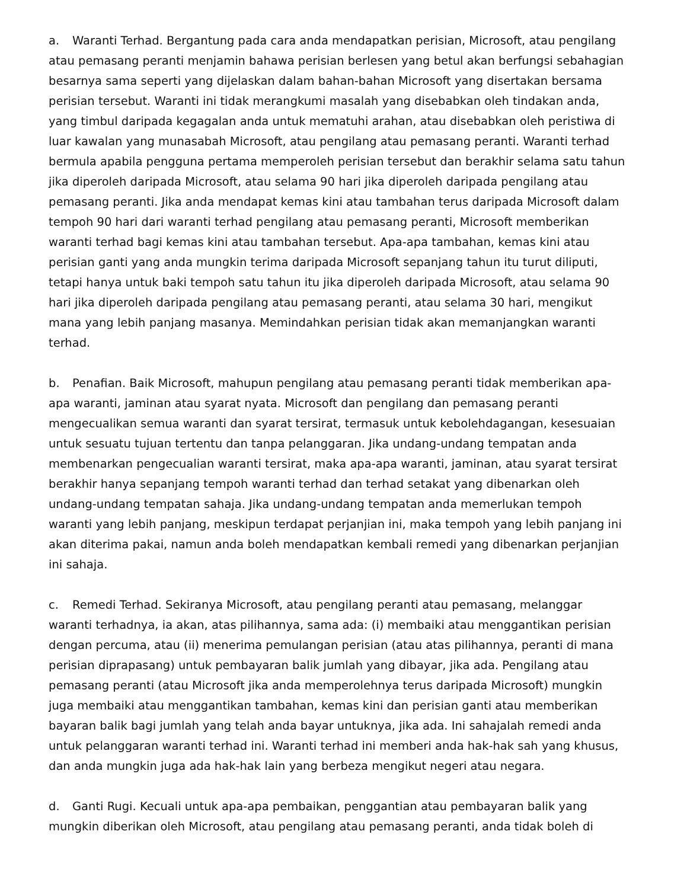a. Waranti Terhad. Bergantung pada cara anda mendapatkan perisian, Microsoft, atau pengilang atau pemasang peranti menjamin bahawa perisian berlesen yang betul akan berfungsi sebahagian besarnya sama seperti yang dijelaskan dalam bahan-bahan Microsoft yang disertakan bersama perisian tersebut. Waranti ini tidak merangkumi masalah yang disebabkan oleh tindakan anda, yang timbul daripada kegagalan anda untuk mematuhi arahan, atau disebabkan oleh peristiwa di luar kawalan yang munasabah Microsoft, atau pengilang atau pemasang peranti. Waranti terhad bermula apabila pengguna pertama memperoleh perisian tersebut dan berakhir selama satu tahun jika diperoleh daripada Microsoft, atau selama 90 hari jika diperoleh daripada pengilang atau pemasang peranti. Jika anda mendapat kemas kini atau tambahan terus daripada Microsoft dalam tempoh 90 hari dari waranti terhad pengilang atau pemasang peranti, Microsoft memberikan waranti terhad bagi kemas kini atau tambahan tersebut. Apa-apa tambahan, kemas kini atau perisian ganti yang anda mungkin terima daripada Microsoft sepanjang tahun itu turut diliputi, tetapi hanya untuk baki tempoh satu tahun itu jika diperoleh daripada Microsoft, atau selama 90 hari jika diperoleh daripada pengilang atau pemasang peranti, atau selama 30 hari, mengikut mana yang lebih panjang masanya. Memindahkan perisian tidak akan memanjangkan waranti terhad.
b. Penafian. Baik Microsoft, mahupun pengilang atau pemasang peranti tidak memberikan apa-apa waranti, jaminan atau syarat nyata. Microsoft dan pengilang dan pemasang peranti mengecualikan semua waranti dan syarat tersirat, termasuk untuk kebolehdagangan, kesesuaian untuk sesuatu tujuan tertentu dan tanpa pelanggaran. Jika undang-undang tempatan anda membenarkan pengecualian waranti tersirat, maka apa-apa waranti, jaminan, atau syarat tersirat berakhir hanya sepanjang tempoh waranti terhad dan terhad setakat yang dibenarkan oleh undang-undang tempatan sahaja. Jika undang-undang tempatan anda memerlukan tempoh waranti yang lebih panjang, meskipun terdapat perjanjian ini, maka tempoh yang lebih panjang ini akan diterima pakai, namun anda boleh mendapatkan kembali remedi yang dibenarkan perjanjian ini sahaja.
c. Remedi Terhad. Sekiranya Microsoft, atau pengilang peranti atau pemasang, melanggar waranti terhadnya, ia akan, atas pilihannya, sama ada: (i) membaiki atau menggantikan perisian dengan percuma, atau (ii) menerima pemulangan perisian (atau atas pilihannya, peranti di mana perisian diprapasang) untuk pembayaran balik jumlah yang dibayar, jika ada. Pengilang atau pemasang peranti (atau Microsoft jika anda memperolehnya terus daripada Microsoft) mungkin juga membaiki atau menggantikan tambahan, kemas kini dan perisian ganti atau memberikan bayaran balik bagi jumlah yang telah anda bayar untuknya, jika ada. Ini sahajalah remedi anda untuk pelanggaran waranti terhad ini. Waranti terhad ini memberi anda hak-hak sah yang khusus, dan anda mungkin juga ada hak-hak lain yang berbeza mengikut negeri atau negara.
d. Ganti Rugi. Kecuali untuk apa-apa pembaikan, penggantian atau pembayaran balik yang mungkin diberikan oleh Microsoft, atau pengilang atau pemasang peranti, anda tidak boleh di